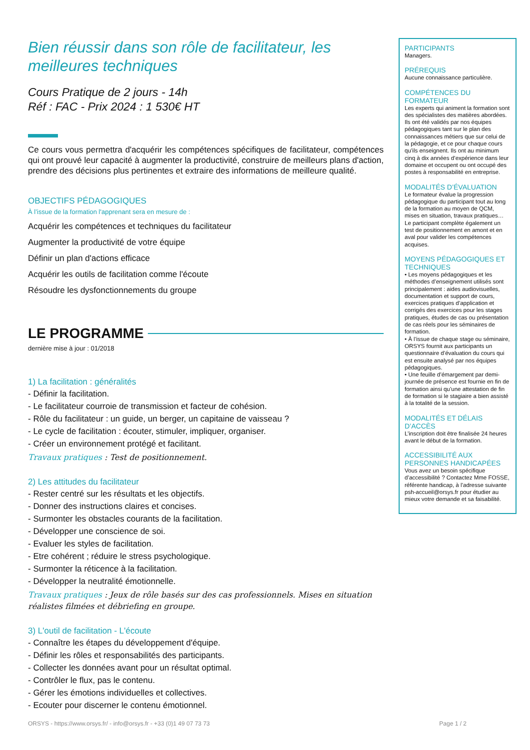Bien réussir dans son rôle de facilitateur, les meilleures techniques
Cours Pratique de 2 jours - 14h
Réf : FAC - Prix 2024 : 1 530€ HT
Ce cours vous permettra d'acquérir les compétences spécifiques de facilitateur, compétences qui ont prouvé leur capacité à augmenter la productivité, construire de meilleurs plans d'action, prendre des décisions plus pertinentes et extraire des informations de meilleure qualité.
OBJECTIFS PÉDAGOGIQUES
À l’issue de la formation l'apprenant sera en mesure de :
Acquérir les compétences et techniques du facilitateur
Augmenter la productivité de votre équipe
Définir un plan d'actions efficace
Acquérir les outils de facilitation comme l'écoute
Résoudre les dysfonctionnements du groupe
LE PROGRAMME
dernière mise à jour : 01/2018
1) La facilitation : généralités
- Définir la facilitation.
- Le facilitateur courroie de transmission et facteur de cohésion.
- Rôle du facilitateur : un guide, un berger, un capitaine de vaisseau ?
- Le cycle de facilitation : écouter, stimuler, impliquer, organiser.
- Créer un environnement protégé et facilitant.
Travaux pratiques : Test de positionnement.
2) Les attitudes du facilitateur
- Rester centré sur les résultats et les objectifs.
- Donner des instructions claires et concises.
- Surmonter les obstacles courants de la facilitation.
- Développer une conscience de soi.
- Evaluer les styles de facilitation.
- Etre cohérent ; réduire le stress psychologique.
- Surmonter la réticence à la facilitation.
- Développer la neutralité émotionnelle.
Travaux pratiques : Jeux de rôle basés sur des cas professionnels. Mises en situation réalistes filmées et débriefing en groupe.
3) L'outil de facilitation - L'écoute
- Connaître les étapes du développement d'équipe.
- Définir les rôles et responsabilités des participants.
- Collecter les données avant pour un résultat optimal.
- Contrôler le flux, pas le contenu.
- Gérer les émotions individuelles et collectives.
- Ecouter pour discerner le contenu émotionnel.
PARTICIPANTS
Managers.
PRÉREQUIS
Aucune connaissance particulière.
COMPÉTENCES DU FORMATEUR
Les experts qui animent la formation sont des spécialistes des matières abordées. Ils ont été validés par nos équipes pédagogiques tant sur le plan des connaissances métiers que sur celui de la pédagogie, et ce pour chaque cours qu’ils enseignent. Ils ont au minimum cinq à dix années d’expérience dans leur domaine et occupent ou ont occupé des postes à responsabilité en entreprise.
MODALITÉS D’ÉVALUATION
Le formateur évalue la progression pédagogique du participant tout au long de la formation au moyen de QCM, mises en situation, travaux pratiques…
Le participant complète également un test de positionnement en amont et en aval pour valider les compétences acquises.
MOYENS PÉDAGOGIQUES ET TECHNIQUES
• Les moyens pédagogiques et les méthodes d’enseignement utilisés sont principalement : aides audiovisuelles, documentation et support de cours, exercices pratiques d’application et corrigés des exercices pour les stages pratiques, études de cas ou présentation de cas réels pour les séminaires de formation.
• À l’issue de chaque stage ou séminaire, ORSYS fournit aux participants un questionnaire d’évaluation du cours qui est ensuite analysé par nos équipes pédagogiques.
• Une feuille d’émargement par demi-journée de présence est fournie en fin de formation ainsi qu’une attestation de fin de formation si le stagiaire a bien assisté à la totalité de la session.
MODALITÉS ET DÉLAIS D’ACCÈS
L’inscription doit être finalisée 24 heures avant le début de la formation.
ACCESSIBILITÉ AUX PERSONNES HANDICAPÉES
Vous avez un besoin spécifique d’accessibilité ? Contactez Mme FOSSE, référente handicap, à l’adresse suivante psh-accueil@orsys.fr pour étudier au mieux votre demande et sa faisabilité.
ORSYS - https://www.orsys.fr/ - info@orsys.fr - +33 (0)1 49 07 73 73 Page 1 / 2